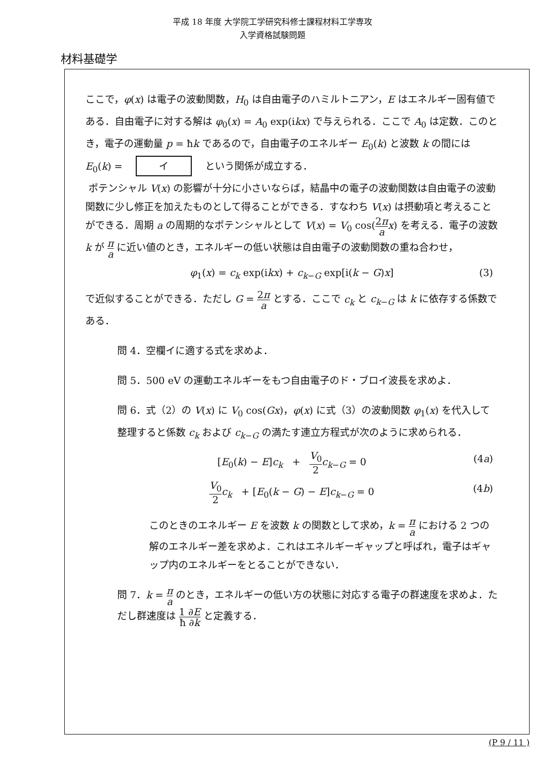平成 18 年度 大学院工学研究科修士課程材料工学専攻
入学資格試験問題
材料基礎学
ここで，φ(x) は電子の波動関数，H<sub>0</sub> は自由電子のハミルトニアン，E はエネルギー固有値である．自由電子に対する解は φ<sub>0</sub>(x) = A<sub>0</sub> exp(ikx) で与えられる．ここで A<sub>0</sub> は定数．このとき，電子の運動量 p = ħk であるので，自由電子のエネルギー E<sub>0</sub>(k) と波数 k の間には E<sub>0</sub>(k) = イ という関係が成立する．
ポテンシャル V(x) の影響が十分に小さいならば，結晶中の電子の波動関数は自由電子の波動関数に少し修正を加えたものとして得ることができる．すなわち V(x) は摂動項と考えることができる．周期 a の周期的なポテンシャルとして V(x) = V<sub>0</sub> cos(2π a x) を考える．電子の波数 k が π a に近い値のとき，エネルギーの低い状態は自由電子の波動関数の重ね合わせ，
φ<sub>1</sub>(x) = c<sub>k</sub> exp(ikx) + c<sub>k−G</sub> exp[i(k − G)x] (3)
で近似することができる．ただし G = 2π a とする．ここで c<sub>k</sub> と c<sub>k−G</sub> は k に依存する係数である．
問 4．空欄イに適する式を求めよ．
問 5．500 eV の運動エネルギーをもつ自由電子のド・ブロイ波長を求めよ．
問 6．式（2）の V(x) に V<sub>0</sub> cos(Gx)，φ(x) に式（3）の波動関数 φ<sub>1</sub>(x) を代入して整理すると係数 c<sub>k</sub> および c<sub>k−G</sub> の満たす連立方程式が次のように求められる．
[E<sub>0</sub>(k) − E]c<sub>k</sub> + V<sub>0</sub> 2 c<sub>k−G</sub> = 0 (4a)
V<sub>0</sub> 2 c<sub>k</sub> + [E<sub>0</sub>(k − G) − E]c<sub>k−G</sub> = 0 (4b)
このときのエネルギー E を波数 k の関数として求め，k = π a における 2 つの解のエネルギー差を求めよ．これはエネルギーギャップと呼ばれ，電子はギャップ内のエネルギーをとることができない．
問 7．k = π a のとき，エネルギーの低い方の状態に対応する電子の群速度を求めよ．ただし群速度は 1 ∂E ħ ∂k と定義する．
(P 9 / 11 )